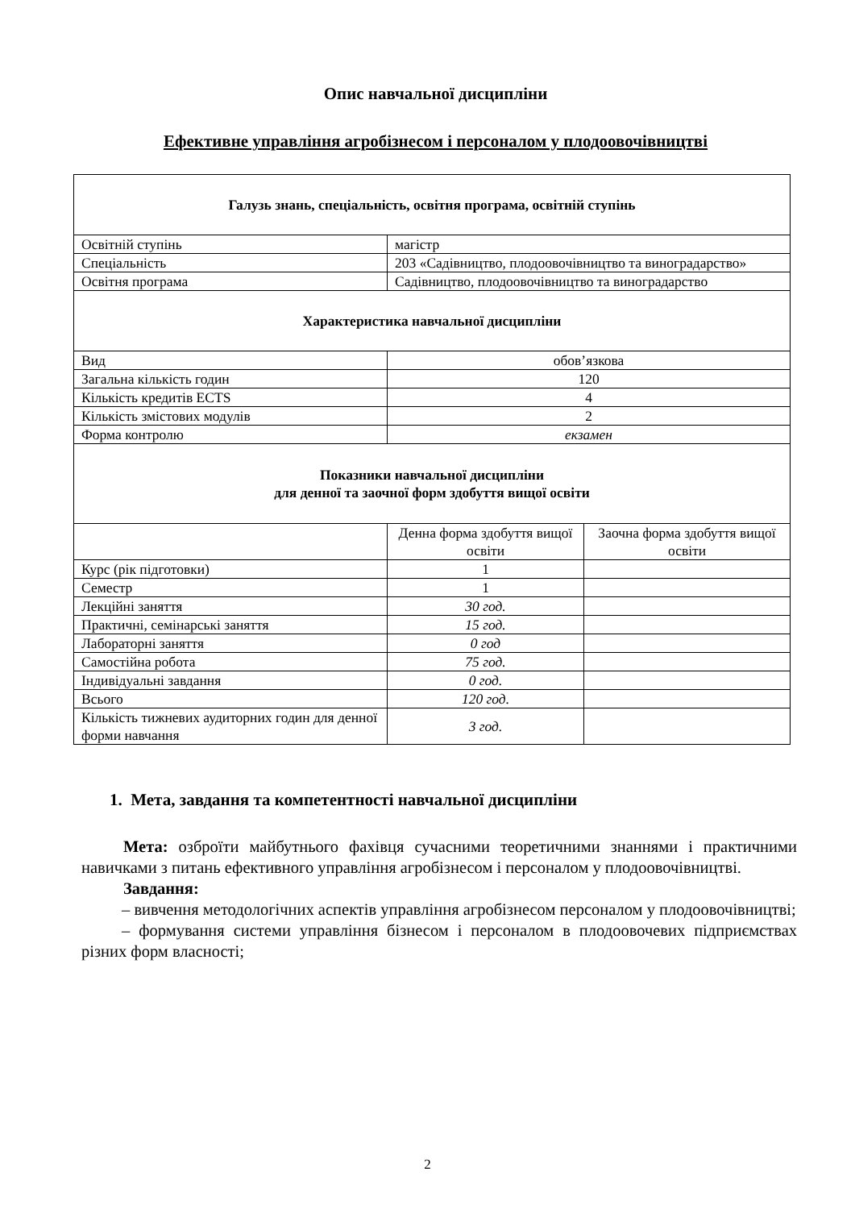Опис навчальної дисципліни
Ефективне управління агробізнесом і персоналом у плодоовочівництві
| Галузь знань, спеціальність, освітня програма, освітній ступінь | | |
| Освітній ступінь | магістр | |
| Спеціальність | 203 «Садівництво, плодоовочівництво та виноградарство» | |
| Освітня програма | Садівництво, плодоовочівництво та виноградарство | |
| Характеристика навчальної дисципліни | | |
| Вид | обов’язкова | |
| Загальна кількість годин | 120 | |
| Кількість кредитів ECTS | 4 | |
| Кількість змістових модулів | 2 | |
| Форма контролю | екзамен | |
| Показники навчальної дисципліни для денної та заочної форм здобуття вищої освіти | | |
| | Денна форма здобуття вищої освіти | Заочна форма здобуття вищої освіти |
| Курс (рік підготовки) | 1 | |
| Семестр | 1 | |
| Лекційні заняття | 30 год. | |
| Практичні, семінарські заняття | 15 год. | |
| Лабораторні заняття | 0 год | |
| Самостійна робота | 75 год. | |
| Індивідуальні завдання | 0 год. | |
| Всього | 120 год. | |
| Кількість тижневих аудиторних годин для денної форми навчання | 3 год. | |
1. Мета, завдання та компетентності навчальної дисципліни
Мета: озброїти майбутнього фахівця сучасними теоретичними знаннями і практичними навичками з питань ефективного управління агробізнесом і персоналом у плодоовочівництві.
Завдання:
– вивчення методологічних аспектів управління агробізнесом персоналом у плодоовочівництві;
– формування системи управління бізнесом і персоналом в плодоовочевих підприємствах різних форм власності;
2